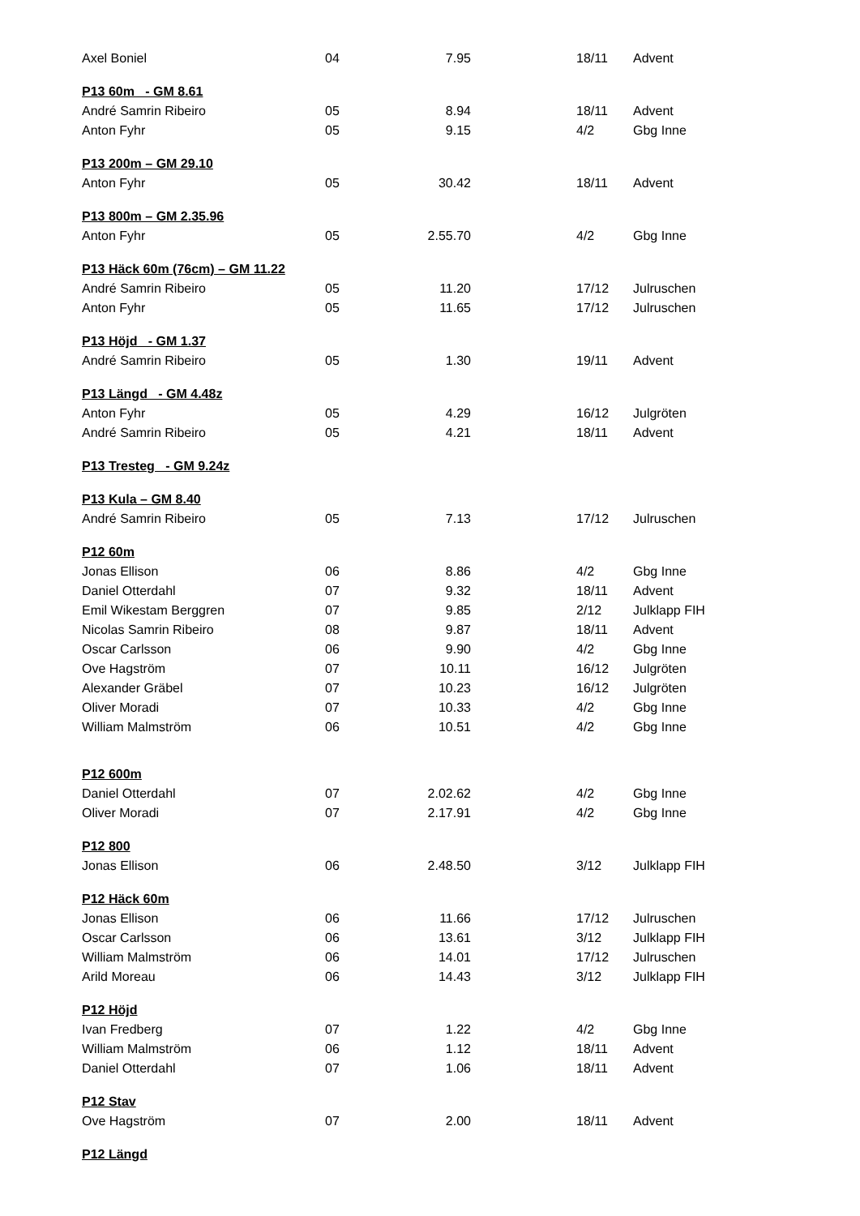| Axel Boniel | 04 | 7.95 | | 18/11 | Advent |
| P13 60m - GM 8.61 | | | | | |
| André Samrin Ribeiro | 05 | 8.94 | | 18/11 | Advent |
| Anton Fyhr | 05 | 9.15 | | 4/2 | Gbg Inne |
| P13 200m – GM 29.10 | | | | | |
| Anton Fyhr | 05 | 30.42 | | 18/11 | Advent |
| P13 800m – GM 2.35.96 | | | | | |
| Anton Fyhr | 05 | 2.55.70 | | 4/2 | Gbg Inne |
| P13 Häck 60m (76cm) – GM 11.22 | | | | | |
| André Samrin Ribeiro | 05 | 11.20 | | 17/12 | Julruschen |
| Anton Fyhr | 05 | 11.65 | | 17/12 | Julruschen |
| P13 Höjd - GM 1.37 | | | | | |
| André Samrin Ribeiro | 05 | 1.30 | | 19/11 | Advent |
| P13 Längd - GM 4.48z | | | | | |
| Anton Fyhr | 05 | 4.29 | | 16/12 | Julgröten |
| André Samrin Ribeiro | 05 | 4.21 | | 18/11 | Advent |
| P13 Tresteg - GM 9.24z | | | | | |
| P13 Kula – GM 8.40 | | | | | |
| André Samrin Ribeiro | 05 | 7.13 | | 17/12 | Julruschen |
| P12 60m | | | | | |
| Jonas Ellison | 06 | 8.86 | | 4/2 | Gbg Inne |
| Daniel Otterdahl | 07 | 9.32 | | 18/11 | Advent |
| Emil Wikestam Berggren | 07 | 9.85 | | 2/12 | Julklapp FIH |
| Nicolas Samrin Ribeiro | 08 | 9.87 | | 18/11 | Advent |
| Oscar Carlsson | 06 | 9.90 | | 4/2 | Gbg Inne |
| Ove Hagström | 07 | 10.11 | | 16/12 | Julgröten |
| Alexander Gräbel | 07 | 10.23 | | 16/12 | Julgröten |
| Oliver Moradi | 07 | 10.33 | | 4/2 | Gbg Inne |
| William Malmström | 06 | 10.51 | | 4/2 | Gbg Inne |
| P12 600m | | | | | |
| Daniel Otterdahl | 07 | 2.02.62 | | 4/2 | Gbg Inne |
| Oliver Moradi | 07 | 2.17.91 | | 4/2 | Gbg Inne |
| P12 800 | | | | | |
| Jonas Ellison | 06 | 2.48.50 | | 3/12 | Julklapp FIH |
| P12 Häck 60m | | | | | |
| Jonas Ellison | 06 | 11.66 | | 17/12 | Julruschen |
| Oscar Carlsson | 06 | 13.61 | | 3/12 | Julklapp FIH |
| William Malmström | 06 | 14.01 | | 17/12 | Julruschen |
| Arild Moreau | 06 | 14.43 | | 3/12 | Julklapp FIH |
| P12 Höjd | | | | | |
| Ivan Fredberg | 07 | 1.22 | | 4/2 | Gbg Inne |
| William Malmström | 06 | 1.12 | | 18/11 | Advent |
| Daniel Otterdahl | 07 | 1.06 | | 18/11 | Advent |
| P12 Stav | | | | | |
| Ove Hagström | 07 | 2.00 | | 18/11 | Advent |
| P12 Längd | | | | | |